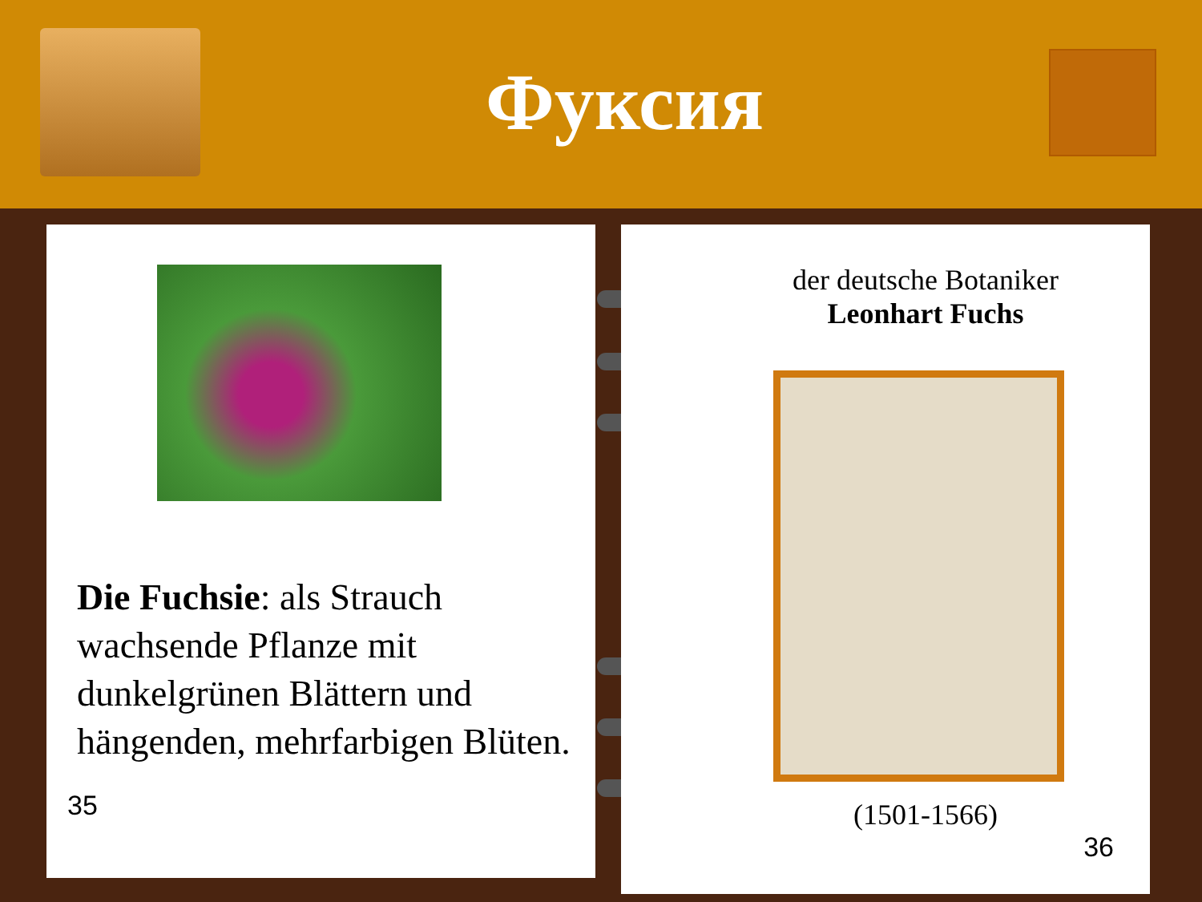Фуксия
Die Fuchsie: als Strauch wachsende Pflanze mit dunkelgrünen Blättern und hängenden, mehrfarbigen Blüten.
35
der deutsche Botaniker
Leonhart Fuchs
(1501-1566)
36